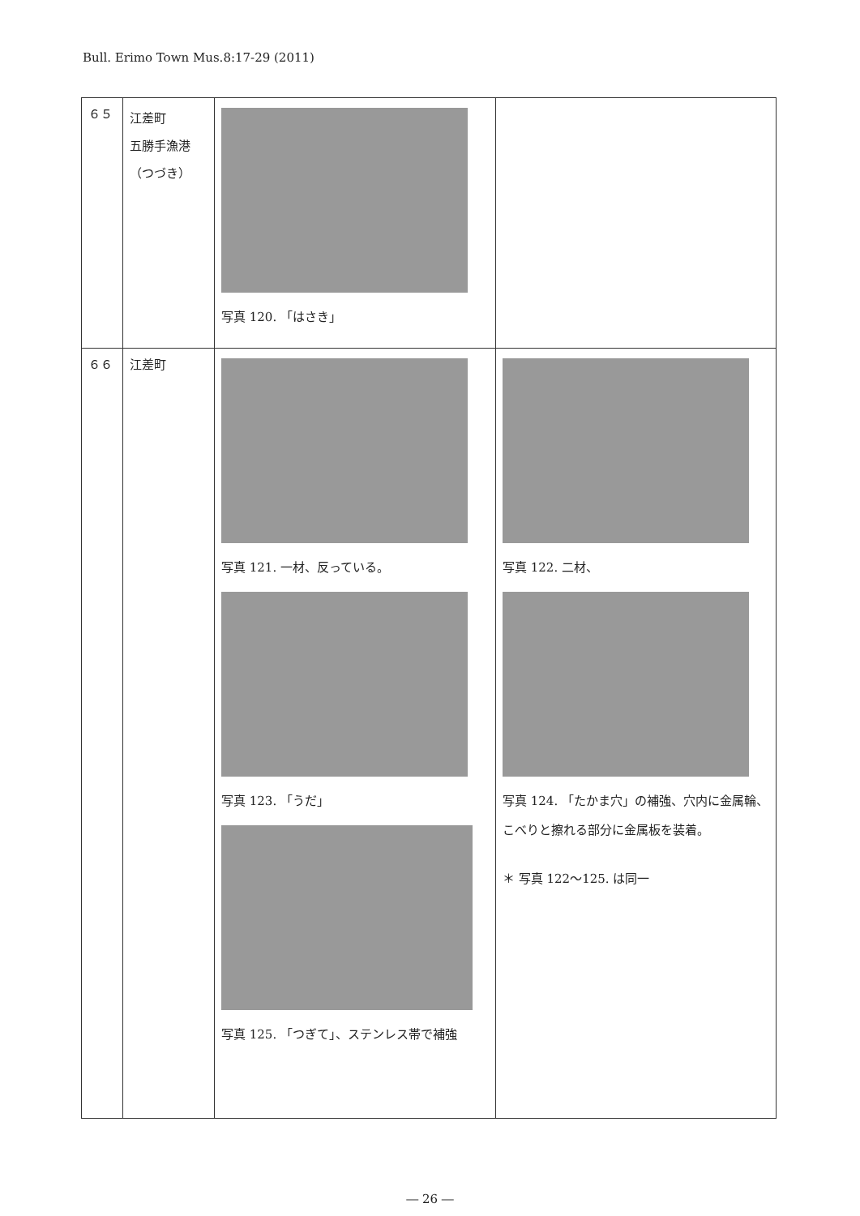Bull. Erimo Town Mus.8:17-29 (2011)
| ６５ | 江差町 五勝手漁港 （つづき） | 写真 120. 「はさき」 | |
| ６６ | 江差町 | 写真 121. 一材、反っている。 写真 123. 「うだ」 写真 125. 「つぎて」、ステンレス帯で補強 | 写真 122. 二材、 写真 124. 「たかま穴」の補強、穴内に金属輪、こべりと擦れる部分に金属板を装着。 ＊ 写真 122～125. は同一 |
― 26 ―